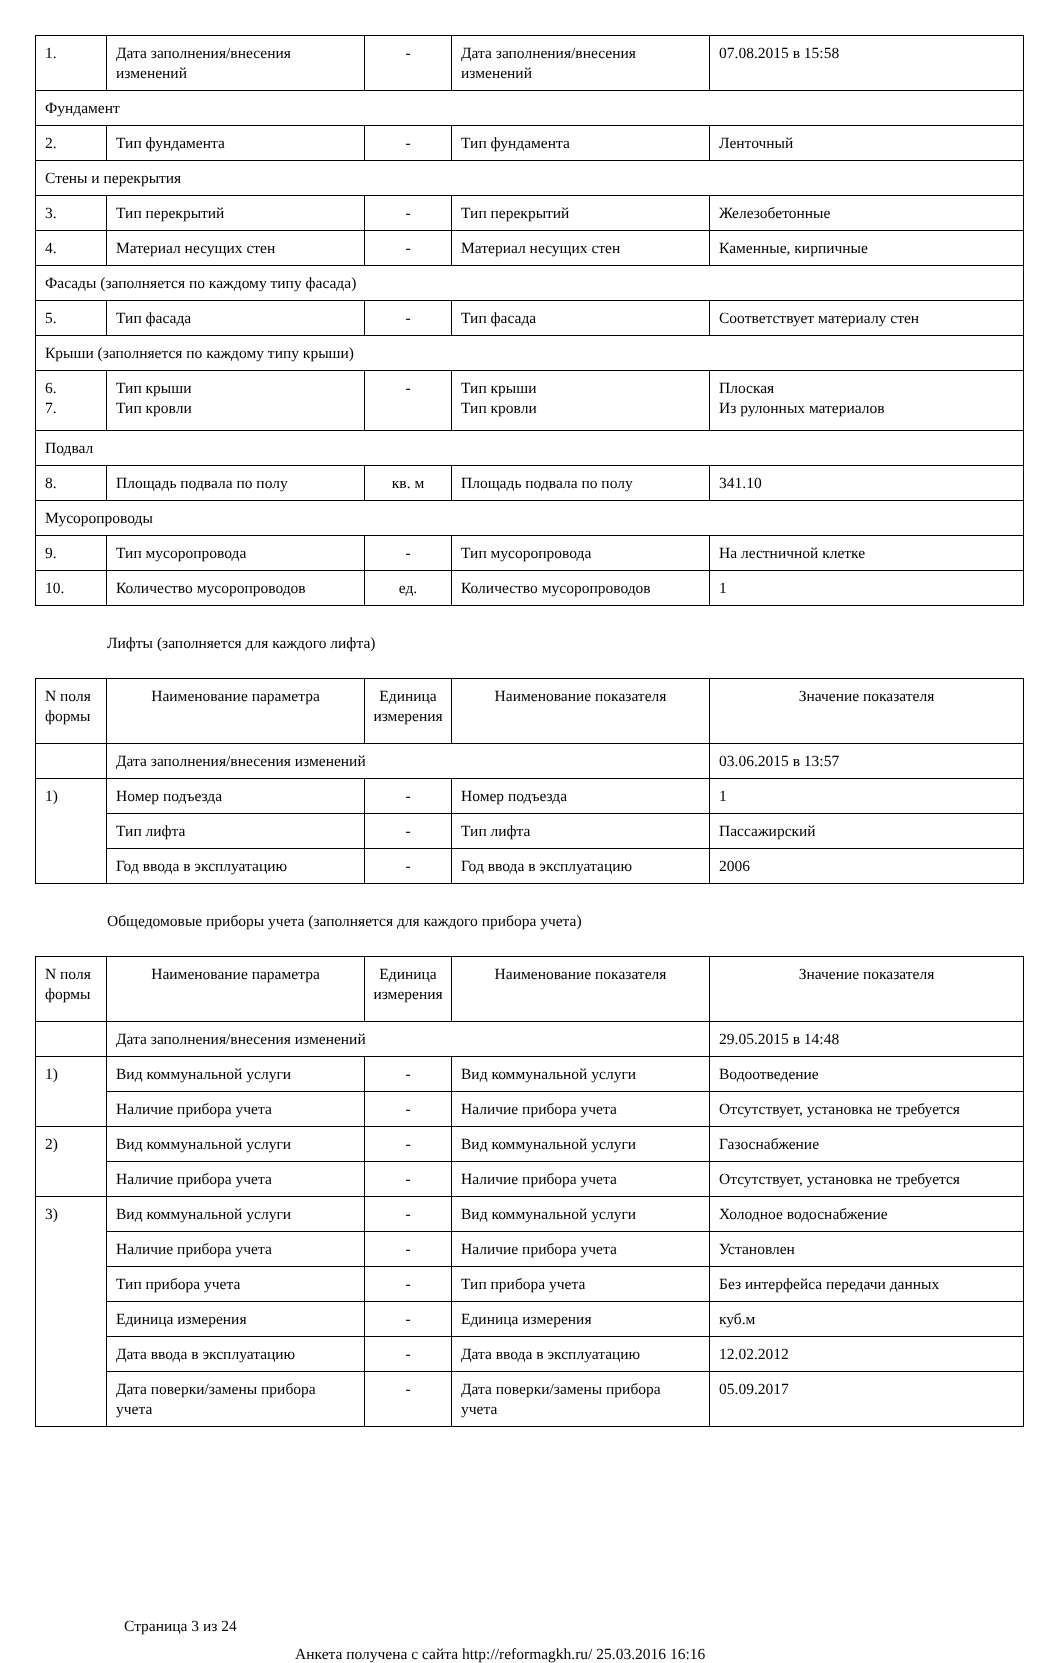| 1. | Дата заполнения/внесения изменений | - | Дата заполнения/внесения изменений | 07.08.2015 в 15:58 |
| Фундамент | | | | |
| 2. | Тип фундамента | - | Тип фундамента | Ленточный |
| Стены и перекрытия | | | | |
| 3. | Тип перекрытий | - | Тип перекрытий | Железобетонные |
| 4. | Материал несущих стен | - | Материал несущих стен | Каменные, кирпичные |
| Фасады (заполняется по каждому типу фасада) | | | | |
| 5. | Тип фасада | - | Тип фасада | Соответствует материалу стен |
| Крыши (заполняется по каждому типу крыши) | | | | |
| 6. 7. | Тип крыши Тип кровли | - | Тип крыши Тип кровли | Плоская Из рулонных материалов |
| Подвал | | | | |
| 8. | Площадь подвала по полу | кв. м | Площадь подвала по полу | 341.10 |
| Мусоропроводы | | | | |
| 9. | Тип мусоропровода | - | Тип мусоропровода | На лестничной клетке |
| 10. | Количество мусоропроводов | ед. | Количество мусоропроводов | 1 |
Лифты (заполняется для каждого лифта)
| N поля формы | Наименование параметра | Единица измерения | Наименование показателя | Значение показателя |
| --- | --- | --- | --- | --- |
| | Дата заполнения/внесения изменений | | | 03.06.2015 в 13:57 |
| 1) | Номер подъезда | - | Номер подъезда | 1 |
| | Тип лифта | - | Тип лифта | Пассажирский |
| | Год ввода в эксплуатацию | - | Год ввода в эксплуатацию | 2006 |
Общедомовые приборы учета (заполняется для каждого прибора учета)
| N поля формы | Наименование параметра | Единица измерения | Наименование показателя | Значение показателя |
| --- | --- | --- | --- | --- |
| | Дата заполнения/внесения изменений | | | 29.05.2015 в 14:48 |
| 1) | Вид коммунальной услуги | - | Вид коммунальной услуги | Водоотведение |
| | Наличие прибора учета | - | Наличие прибора учета | Отсутствует, установка не требуется |
| 2) | Вид коммунальной услуги | - | Вид коммунальной услуги | Газоснабжение |
| | Наличие прибора учета | - | Наличие прибора учета | Отсутствует, установка не требуется |
| 3) | Вид коммунальной услуги | - | Вид коммунальной услуги | Холодное водоснабжение |
| | Наличие прибора учета | - | Наличие прибора учета | Установлен |
| | Тип прибора учета | - | Тип прибора учета | Без интерфейса передачи данных |
| | Единица измерения | - | Единица измерения | куб.м |
| | Дата ввода в эксплуатацию | - | Дата ввода в эксплуатацию | 12.02.2012 |
| | Дата поверки/замены прибора учета | - | Дата поверки/замены прибора учета | 05.09.2017 |
Страница 3 из 24
Анкета получена с сайта http://reformagkh.ru/ 25.03.2016 16:16